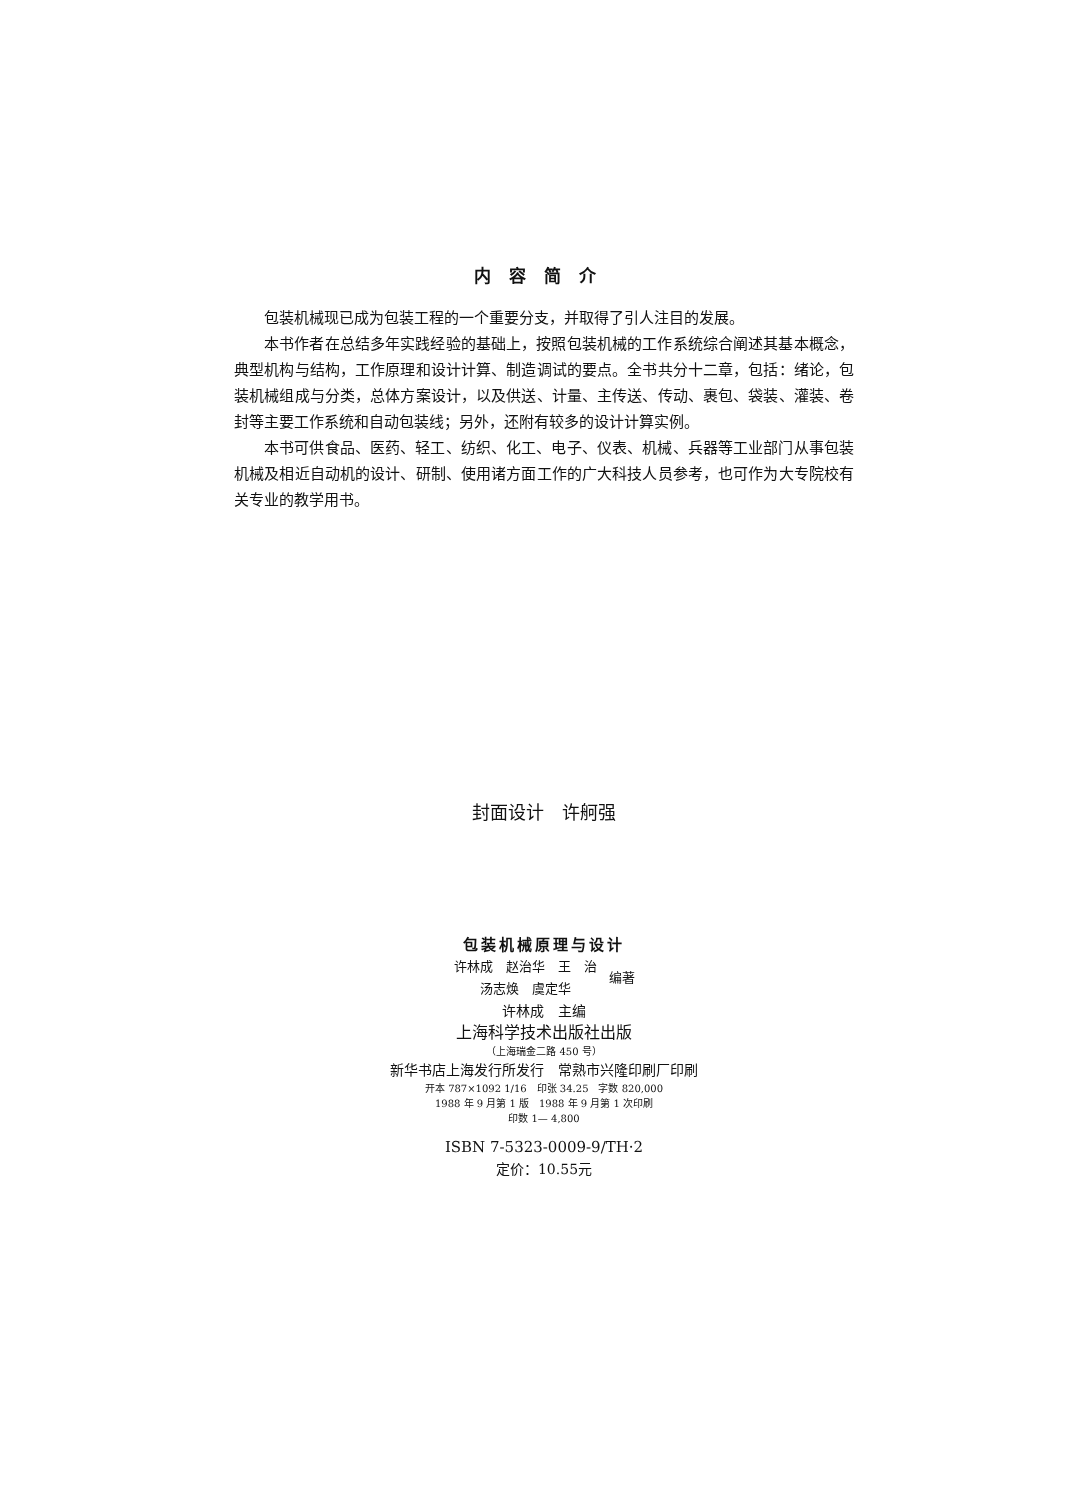内容简介
包装机械现已成为包装工程的一个重要分支，并取得了引人注目的发展。
本书作者在总结多年实践经验的基础上，按照包装机械的工作系统综合阐述其基本概念，典型机构与结构，工作原理和设计计算、制造调试的要点。全书共分十二章，包括：绪论，包装机械组成与分类，总体方案设计，以及供送、计量、主传送、传动、裹包、袋装、灌装、卷封等主要工作系统和自动包装线；另外，还附有较多的设计计算实例。
本书可供食品、医药、轻工、纺织、化工、电子、仪表、机械、兵器等工业部门从事包装机械及相近自动机的设计、研制、使用诸方面工作的广大科技人员参考，也可作为大专院校有关专业的教学用书。
封面设计　许舸强
包装机械原理与设计
许林成　赵治华　王　治
汤志焕　虞定华
编著
许林成　主编
上海科学技术出版社出版
（上海瑞金二路 450 号）
新华书店上海发行所发行　常熟市兴隆印刷厂印刷
开本 787×1092 1/16　印张 34.25　字数 820,000
1988 年 9 月第 1 版　1988 年 9 月第 1 次印刷
印数 1— 4,800
ISBN 7-5323-0009-9/TH·2
定价：10.55元